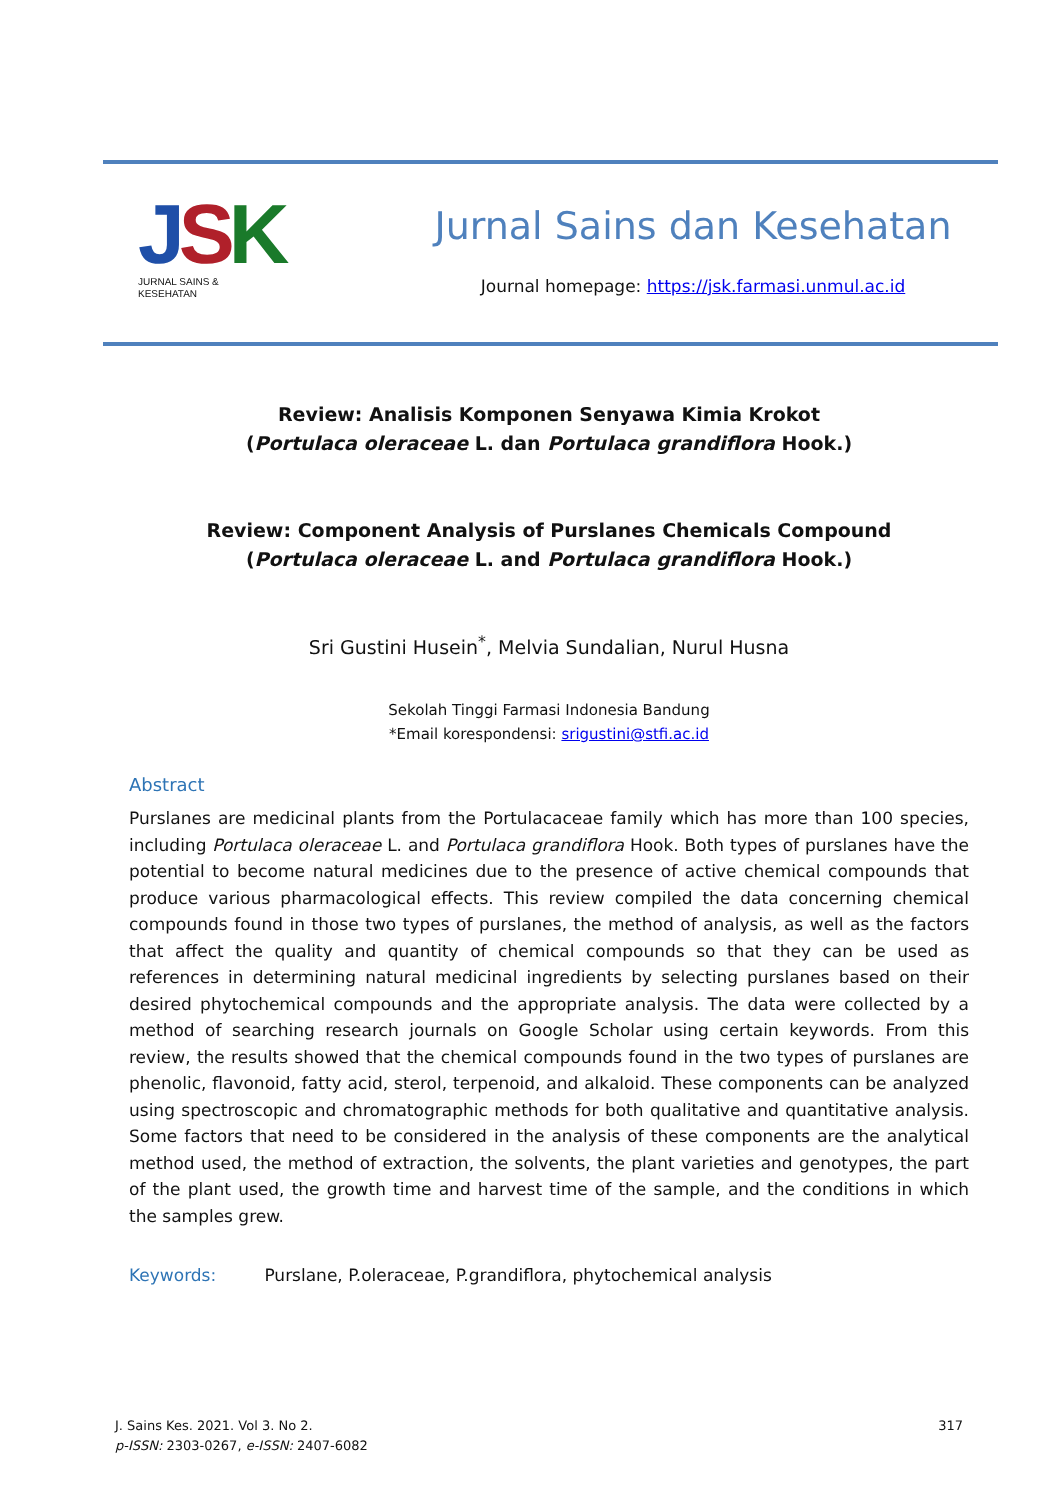JSK
JURNAL SAINS &
KESEHATAN
Jurnal Sains dan Kesehatan
Journal homepage: https://jsk.farmasi.unmul.ac.id
Review: Analisis Komponen Senyawa Kimia Krokot
(Portulaca oleraceae L. dan Portulaca grandiflora Hook.)
Review: Component Analysis of Purslanes Chemicals Compound
(Portulaca oleraceae L. and Portulaca grandiflora Hook.)
Sri Gustini Husein<sup>*</sup>, Melvia Sundalian, Nurul Husna
Sekolah Tinggi Farmasi Indonesia Bandung
*Email korespondensi: srigustini@stfi.ac.id
Abstract
Purslanes are medicinal plants from the Portulacaceae family which has more than 100 species, including Portulaca oleraceae L. and Portulaca grandiflora Hook. Both types of purslanes have the potential to become natural medicines due to the presence of active chemical compounds that produce various pharmacological effects. This review compiled the data concerning chemical compounds found in those two types of purslanes, the method of analysis, as well as the factors that affect the quality and quantity of chemical compounds so that they can be used as references in determining natural medicinal ingredients by selecting purslanes based on their desired phytochemical compounds and the appropriate analysis. The data were collected by a method of searching research journals on Google Scholar using certain keywords. From this review, the results showed that the chemical compounds found in the two types of purslanes are phenolic, flavonoid, fatty acid, sterol, terpenoid, and alkaloid. These components can be analyzed using spectroscopic and chromatographic methods for both qualitative and quantitative analysis. Some factors that need to be considered in the analysis of these components are the analytical method used, the method of extraction, the solvents, the plant varieties and genotypes, the part of the plant used, the growth time and harvest time of the sample, and the conditions in which the samples grew.
Keywords: Purslane, P.oleraceae, P.grandiflora, phytochemical analysis
J. Sains Kes. 2021. Vol 3. No 2.
p-ISSN: 2303-0267, e-ISSN: 2407-6082
317